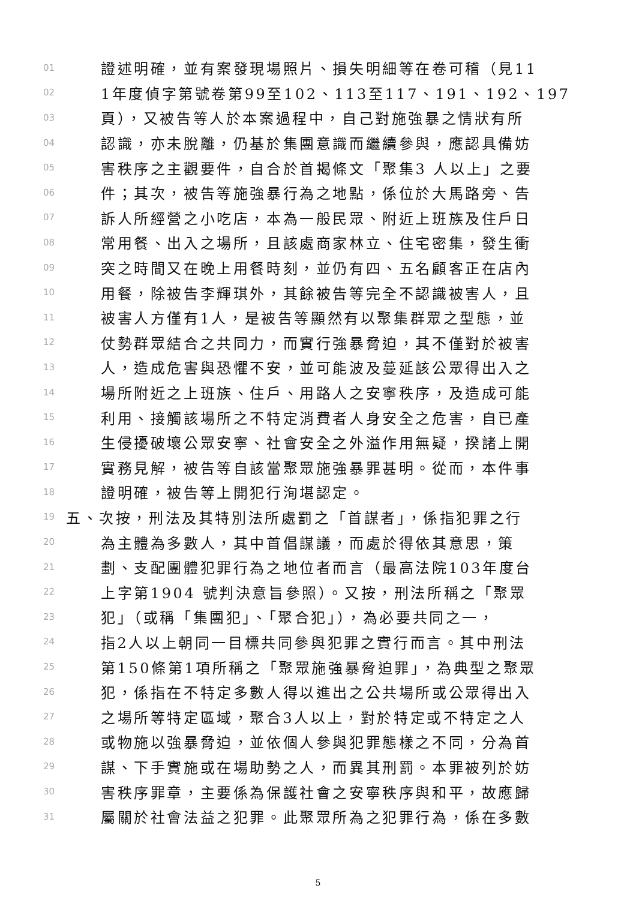01 證述明確，並有案發現場照片、損失明細等在卷可稽（見11
02 1年度偵字第號卷第99至102、113至117、191、192、197
03 頁），又被告等人於本案過程中，自己對施強暴之情狀有所
04 認識，亦未脫離，仍基於集團意識而繼續參與，應認具備妨
05 害秩序之主觀要件，自合於首揭條文「聚集3 人以上」之要
06 件；其次，被告等施強暴行為之地點，係位於大馬路旁、告
07 訴人所經營之小吃店，本為一般民眾、附近上班族及住戶日
08 常用餐、出入之場所，且該處商家林立、住宅密集，發生衝
09 突之時間又在晚上用餐時刻，並仍有四、五名顧客正在店內
10 用餐，除被告李輝琪外，其餘被告等完全不認識被害人，且
11 被害人方僅有1人，是被告等顯然有以聚集群眾之型態，並
12 仗勢群眾結合之共同力，而實行強暴脅迫，其不僅對於被害
13 人，造成危害與恐懼不安，並可能波及蔓延該公眾得出入之
14 場所附近之上班族、住戶、用路人之安寧秩序，及造成可能
15 利用、接觸該場所之不特定消費者人身安全之危害，自已產
16 生侵擾破壞公眾安寧、社會安全之外溢作用無疑，揆諸上開
17 實務見解，被告等自該當聚眾施強暴罪甚明。從而，本件事
18 證明確，被告等上開犯行洵堪認定。
19 五、次按，刑法及其特別法所處罰之「首謀者」，係指犯罪之行
20 為主體為多數人，其中首倡謀議，而處於得依其意思，策
21 劃、支配團體犯罪行為之地位者而言（最高法院103年度台
22 上字第1904 號判決意旨參照）。又按，刑法所稱之「聚眾
23 犯」（或稱「集團犯」、「聚合犯」），為必要共同之一，
24 指2人以上朝同一目標共同參與犯罪之實行而言。其中刑法
25 第150條第1項所稱之「聚眾施強暴脅迫罪」，為典型之聚眾
26 犯，係指在不特定多數人得以進出之公共場所或公眾得出入
27 之場所等特定區域，聚合3人以上，對於特定或不特定之人
28 或物施以強暴脅迫，並依個人參與犯罪態樣之不同，分為首
29 謀、下手實施或在場助勢之人，而異其刑罰。本罪被列於妨
30 害秩序罪章，主要係為保護社會之安寧秩序與和平，故應歸
31 屬關於社會法益之犯罪。此聚眾所為之犯罪行為，係在多數
5